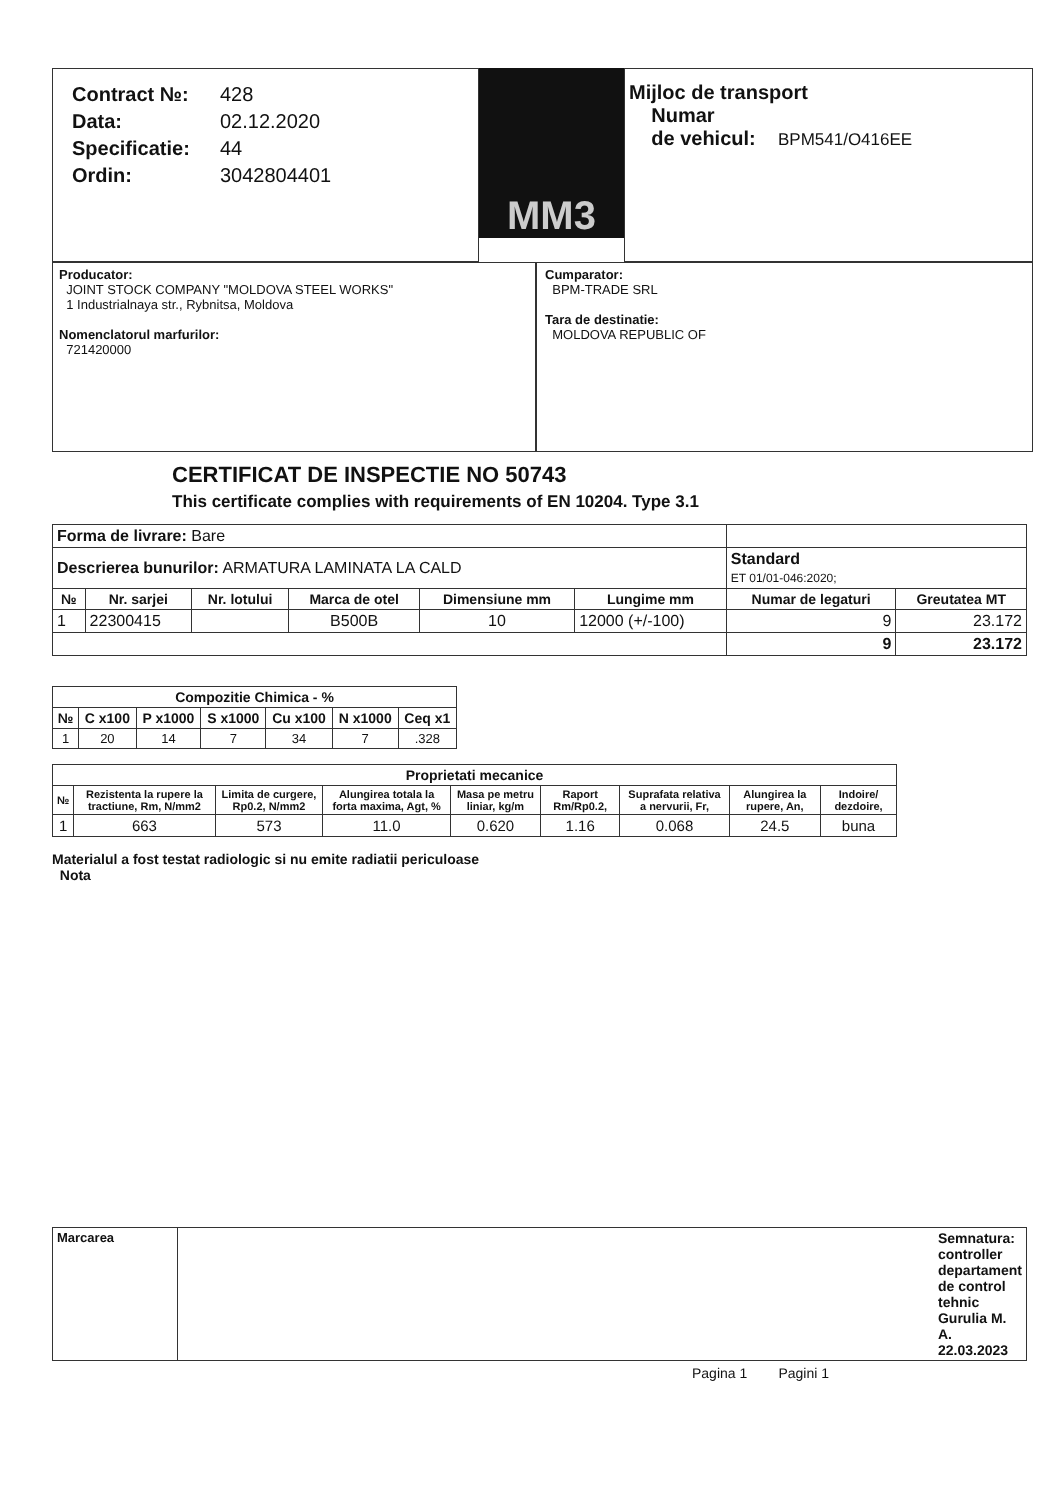| Contract №: | 428 |
| Data: | 02.12.2020 |
| Specificatie: | 44 |
| Ordin: | 3042804401 |
MM3
Mijloc de transport
Numar
de vehicul: BPM541/O416EE
Producator:
JOINT STOCK COMPANY "MOLDOVA STEEL WORKS"
1 Industrialnaya str., Rybnitsa, Moldova
Nomenclatorul marfurilor:
721420000
Cumparator:
BPM-TRADE SRL
Tara de destinatie:
MOLDOVA REPUBLIC OF
CERTIFICAT DE INSPECTIE NO 50743
This certificate complies with requirements of EN 10204. Type 3.1
| Forma de livrare: Bare | | | | | | | |
| Descrierea bunurilor: ARMATURA LAMINATA LA CALD | | | | | | Standard ET 01/01-046:2020; | |
| № | Nr. sarjei | Nr. lotului | Marca de otel | Dimensiune mm | Lungime mm | Numar de legaturi | Greutatea MT |
| 1 | 22300415 | | B500B | 10 | 12000 (+/-100) | 9 | 23.172 |
| | | | | | | 9 | 23.172 |
| Compozitie Chimica - % | | | | | | |
| --- | --- | --- | --- | --- | --- | --- |
| № | C x100 | P x1000 | S x1000 | Cu x100 | N x1000 | Ceq x1 |
| 1 | 20 | 14 | 7 | 34 | 7 | .328 |
| Proprietati mecanice | | | | | | | | |
| --- | --- | --- | --- | --- | --- | --- | --- | --- |
| № | Rezistenta la rupere la tractiune, Rm, N/mm2 | Limita de curgere, Rp0.2, N/mm2 | Alungirea totala la forta maxima, Agt, % | Masa pe metru liniar, kg/m | Raport Rm/Rp0.2, | Suprafata relativa a nervurii, Fr, | Alungirea la rupere, An, | Indoire/ dezdoire, |
| 1 | 663 | 573 | 11.0 | 0.620 | 1.16 | 0.068 | 24.5 | buna |
Materialul a fost testat radiologic si nu emite radiatii periculoase
Nota
| Marcarea | Semnatura: controller departament de control tehnic Gurulia M. A. 22.03.2023 |
Pagina 1 Pagini 1